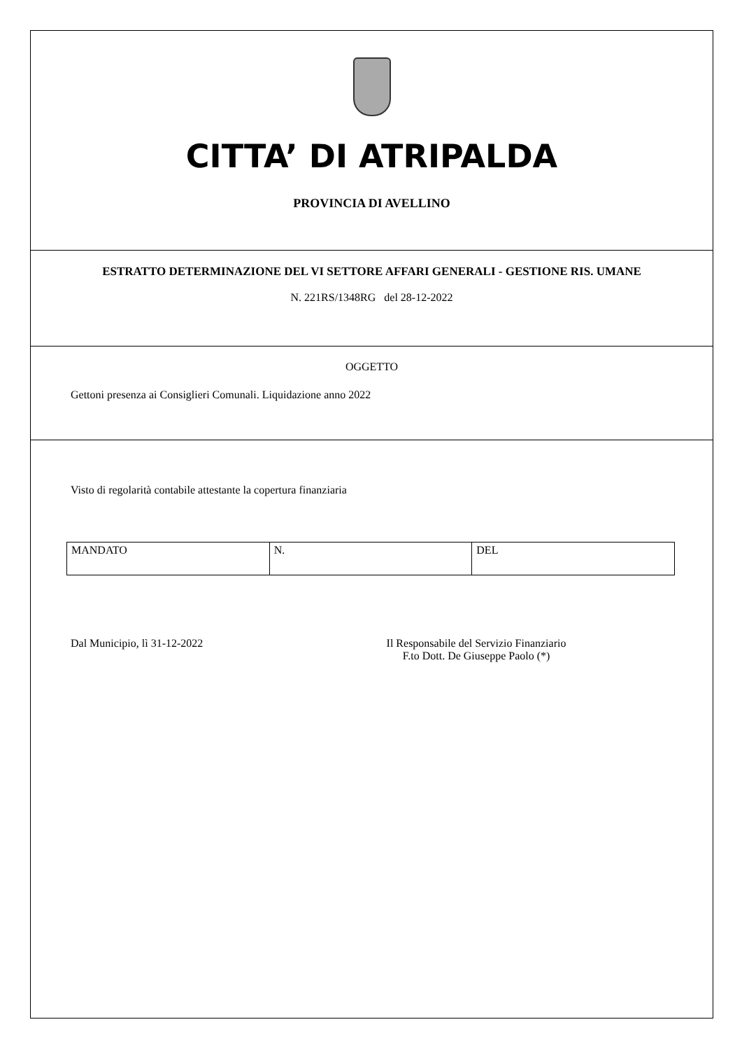CITTA’ DI ATRIPALDA
PROVINCIA DI AVELLINO
ESTRATTO DETERMINAZIONE DEL VI SETTORE AFFARI GENERALI - GESTIONE RIS. UMANE
N. 221RS/1348RG del 28-12-2022
OGGETTO
Gettoni presenza ai Consiglieri Comunali. Liquidazione anno 2022
Visto di regolarità contabile attestante la copertura finanziaria
| MANDATO | N. | DEL |
Dal Municipio, lì 31-12-2022 Il Responsabile del Servizio Finanziario
F.to Dott. De Giuseppe Paolo (*)